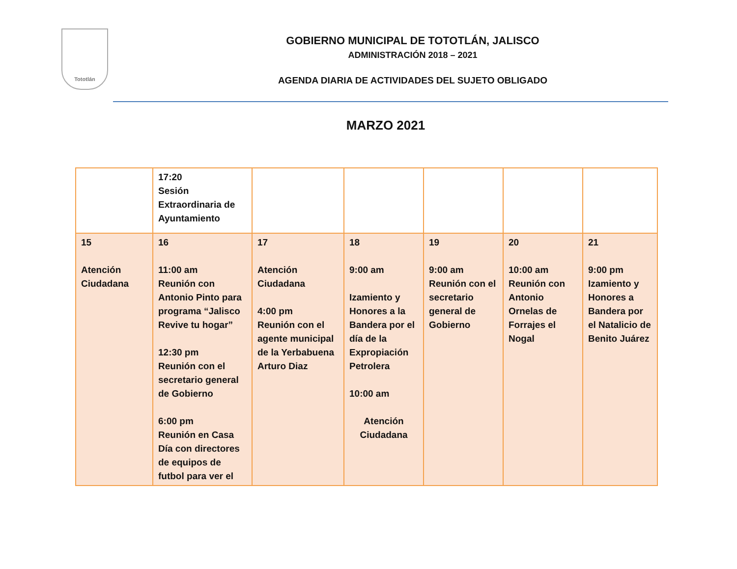Tototlán
GOBIERNO MUNICIPAL DE TOTOTLÁN, JALISCO
ADMINISTRACIÓN 2018 – 2021
AGENDA DIARIA DE ACTIVIDADES DEL SUJETO OBLIGADO
MARZO 2021
| | 17:20 Sesión Extraordinaria de Ayuntamiento | | | | | |
| 15 Atención Ciudadana | 16 11:00 am Reunión con Antonio Pinto para programa “Jalisco Revive tu hogar” 12:30 pm Reunión con el secretario general de Gobierno 6:00 pm Reunión en Casa Día con directores de equipos de futbol para ver el | 17 Atención Ciudadana 4:00 pm Reunión con el agente municipal de la Yerbabuena Arturo Diaz | 18 9:00 am Izamiento y Honores a la Bandera por el día de la Expropiación Petrolera 10:00 am Atención Ciudadana | 19 9:00 am Reunión con el secretario general de Gobierno | 20 10:00 am Reunión con Antonio Ornelas de Forrajes el Nogal | 21 9:00 pm Izamiento y Honores a Bandera por el Natalicio de Benito Juárez |